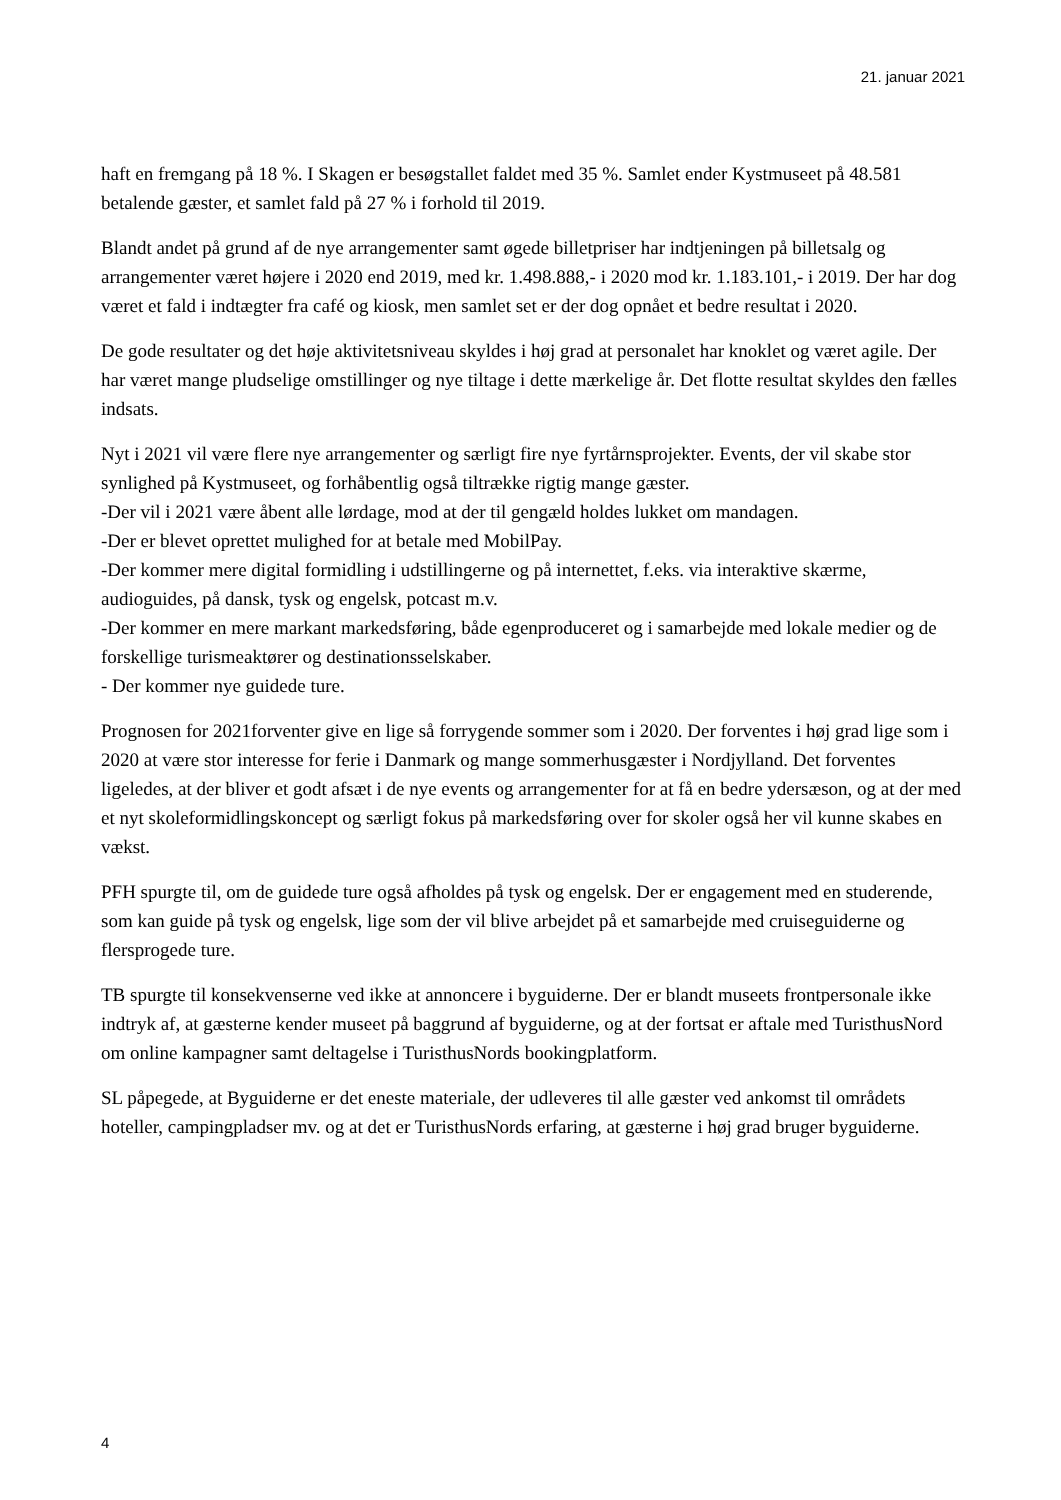21. januar 2021
haft en fremgang på 18 %. I Skagen er besøgstallet faldet med 35 %. Samlet ender Kystmuseet på 48.581 betalende gæster, et samlet fald på 27 % i forhold til 2019.
Blandt andet på grund af de nye arrangementer samt øgede billetpriser har indtjeningen på billetsalg og arrangementer været højere i 2020 end 2019, med kr. 1.498.888,- i 2020 mod kr. 1.183.101,- i 2019. Der har dog været et fald i indtægter fra café og kiosk, men samlet set er der dog opnået et bedre resultat i 2020.
De gode resultater og det høje aktivitetsniveau skyldes i høj grad at personalet har knoklet og været agile. Der har været mange pludselige omstillinger og nye tiltage i dette mærkelige år. Det flotte resultat skyldes den fælles indsats.
Nyt i 2021 vil være flere nye arrangementer og særligt fire nye fyrtårnsprojekter. Events, der vil skabe stor synlighed på Kystmuseet, og forhåbentlig også tiltrække rigtig mange gæster.
-Der vil i 2021 være åbent alle lørdage, mod at der til gengæld holdes lukket om mandagen.
-Der er blevet oprettet mulighed for at betale med MobilPay.
-Der kommer mere digital formidling i udstillingerne og på internettet, f.eks. via interaktive skærme, audioguides, på dansk, tysk og engelsk, potcast m.v.
-Der kommer en mere markant markedsføring, både egenproduceret og i samarbejde med lokale medier og de forskellige turismeaktører og destinationsselskaber.
- Der kommer nye guidede ture.
Prognosen for 2021forventer give en lige så forrygende sommer som i 2020. Der forventes i høj grad lige som i 2020 at være stor interesse for ferie i Danmark og mange sommerhusgæster i Nordjylland. Det forventes ligeledes, at der bliver et godt afsæt i de nye events og arrangementer for at få en bedre ydersæson, og at der med et nyt skoleformidlingskoncept og særligt fokus på markedsføring over for skoler også her vil kunne skabes en vækst.
PFH spurgte til, om de guidede ture også afholdes på tysk og engelsk. Der er engagement med en studerende, som kan guide på tysk og engelsk, lige som der vil blive arbejdet på et samarbejde med cruiseguiderne og flersprogede ture.
TB spurgte til konsekvenserne ved ikke at annoncere i byguiderne. Der er blandt museets frontpersonale ikke indtryk af, at gæsterne kender museet på baggrund af byguiderne, og at der fortsat er aftale med TuristhusNord om online kampagner samt deltagelse i TuristhusNords bookingplatform.
SL påpegede, at Byguiderne er det eneste materiale, der udleveres til alle gæster ved ankomst til områdets hoteller, campingpladser mv. og at det er TuristhusNords erfaring, at gæsterne i høj grad bruger byguiderne.
4